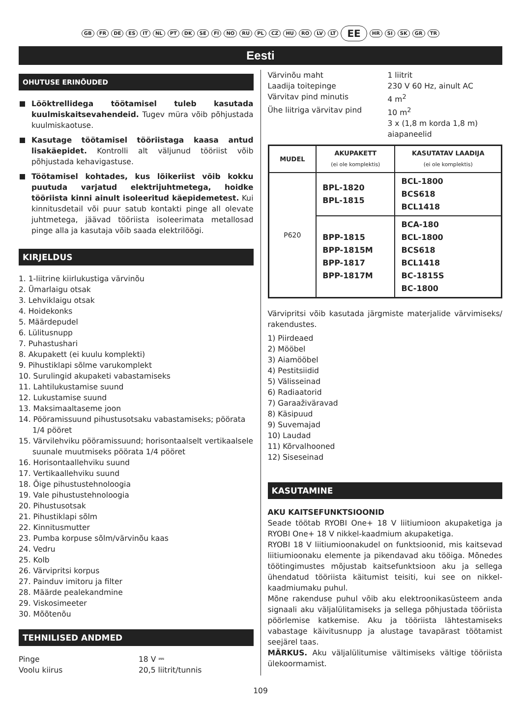GB FR DE ES IT NL PT DK SE FI NO RU PL CZ HU RO LV LT EE HR SI SK GR TR
Eesti
OHUTUSE ERINÕUDED
Lööktrellidega töötamisel tuleb kasutada kuulmiskaitsevahendeid. Tugev müra võib põhjustada kuulmiskaotuse.
Kasutage töötamisel tööriistaga kaasa antud lisakäepidet. Kontrolli alt väljunud tööriist võib põhjustada kehavigastuse.
Töötamisel kohtades, kus lõikeriist võib kokku puutuda varjatud elektrijuhtmetega, hoidke tööriista kinni ainult isoleeritud käepidemetest. Kui kinnitusdetail või puur satub kontakti pinge all olevate juhtmetega, jäävad tööriista isoleerimata metallosad pinge alla ja kasutaja võib saada elektrilöögi.
KIRJELDUS
1. 1-liitrine kiirlukustiga värvinõu
2. Ümarlaigu otsak
3. Lehviklaigu otsak
4. Hoidekonks
5. Määrdepudel
6. Lülitusnupp
7. Puhastushari
8. Akupakett (ei kuulu komplekti)
9. Pihustiklapi sõlme varukomplekt
10. Surulingid akupaketi vabastamiseks
11. Lahtilukustamise suund
12. Lukustamise suund
13. Maksimaaltaseme joon
14. Pööramissuund pihustusotsaku vabastamiseks; pöörata 1/4 pööret
15. Värvilehviku pööramissuund; horisontaalselt vertikaalsele suunale muutmiseks pöörata 1/4 pööret
16. Horisontaallehviku suund
17. Vertikaallehviku suund
18. Õige pihustustehnoloogia
19. Vale pihustustehnoloogia
20. Pihustusotsak
21. Pihustiklapi sõlm
22. Kinnitusmutter
23. Pumba korpuse sõlm/värvinõu kaas
24. Vedru
25. Kolb
26. Värvipritsi korpus
27. Painduv imitoru ja filter
28. Määrde pealekandmine
29. Viskosimeeter
30. Mõõtenõu
TEHNILISED ANDMED
Pinge 18 V ⎓
Voolu kiirus 20,5 liitrit/tunnis
Värvinõu maht 1 liitrit
Laadija toitepinge 230 V 60 Hz, ainult AC
Värvitav pind minutis 4 m<sup>2</sup>
Ühe liitriga värvitav pind 10 m<sup>2</sup>
3 x (1,8 m korda 1,8 m)
aiapaneelid
| MUDEL | AKUPAKETT (ei ole komplektis) | KASUTATAV LAADIJA (ei ole komplektis) |
| --- | --- | --- |
| P620 | BPL-1820 BPL-1815 | BCL-1800 BCS618 BCL1418 |
| | BPP-1815 BPP-1815M BPP-1817 BPP-1817M | BCA-180 BCL-1800 BCS618 BCL1418 BC-1815S BC-1800 |
Värvipritsi võib kasutada järgmiste materjalide värvimiseks/ rakendustes.
1) Piirdeaed
2) Mööbel
3) Aiamööbel
4) Pestitsiidid
5) Välisseinad
6) Radiaatorid
7) Garaaživäravad
8) Käsipuud
9) Suvemajad
10) Laudad
11) Kõrvalhooned
12) Siseseinad
KASUTAMINE
AKU KAITSEFUNKTSIOONID
Seade töötab RYOBI One+ 18 V liitiumioon akupaketiga ja RYOBI One+ 18 V nikkel-kaadmium akupaketiga.
RYOBI 18 V liitiumioonakudel on funktsioonid, mis kaitsevad liitiumioonaku elemente ja pikendavad aku tööiga. Mõnedes töötingimustes mõjustab kaitsefunktsioon aku ja sellega ühendatud tööriista käitumist teisiti, kui see on nikkel-kaadmiumaku puhul.
Mõne rakenduse puhul võib aku elektroonikasüsteem anda signaali aku väljalülitamiseks ja sellega põhjustada tööriista pöörlemise katkemise. Aku ja tööriista lähtestamiseks vabastage käivitusnupp ja alustage tavapärast töötamist seejärel taas.
MÄRKUS. Aku väljalülitumise vältimiseks vältige tööriista ülekoormamist.
109